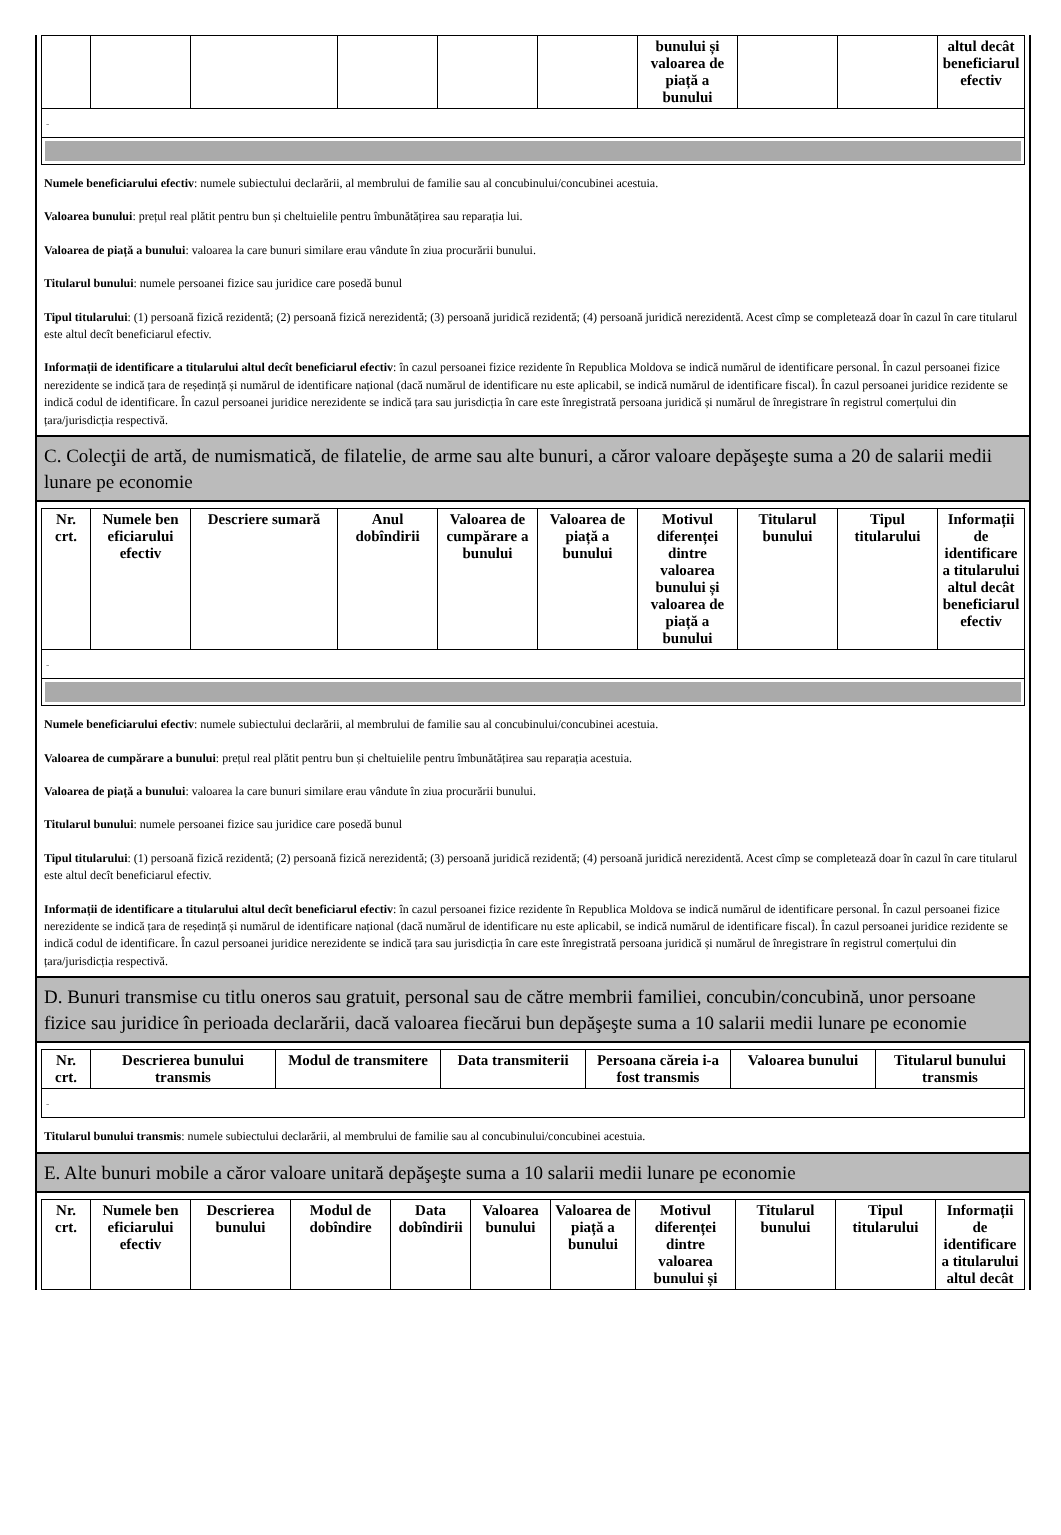| | | | | | | bunului și valoarea de piață a bunului | | | altul decât beneficiarul efectiv |
| --- | --- | --- | --- | --- | --- | --- | --- | --- | --- |
| - | | | | | | | | | |
Numele beneficiarului efectiv: numele subiectului declarării, al membrului de familie sau al concubinului/concubinei acestuia.
Valoarea bunului: prețul real plătit pentru bun și cheltuielile pentru îmbunătățirea sau reparația lui.
Valoarea de piață a bunului: valoarea la care bunuri similare erau vândute în ziua procurării bunului.
Titularul bunului: numele persoanei fizice sau juridice care posedă bunul
Tipul titularului: (1) persoană fizică rezidentă; (2) persoană fizică nerezidentă; (3) persoană juridică rezidentă; (4) persoană juridică nerezidentă. Acest cîmp se completează doar în cazul în care titularul este altul decît beneficiarul efectiv.
Informații de identificare a titularului altul decît beneficiarul efectiv: în cazul persoanei fizice rezidente în Republica Moldova se indică numărul de identificare personal. În cazul persoanei fizice nerezidente se indică țara de reședință și numărul de identificare național (dacă numărul de identificare nu este aplicabil, se indică numărul de identificare fiscal). În cazul persoanei juridice rezidente se indică codul de identificare. În cazul persoanei juridice nerezidente se indică țara sau jurisdicția în care este înregistrată persoana juridică și numărul de înregistrare în registrul comerțului din țara/jurisdicția respectivă.
C. Colecţii de artă, de numismatică, de filatelie, de arme sau alte bunuri, a căror valoare depăşeşte suma a 20 de salarii medii lunare pe economie
| Nr. crt. | Numele ben eficiarului efectiv | Descriere sumară | Anul dobîndirii | Valoarea de cumpărare a bunului | Valoarea de piață a bunului | Motivul diferenței dintre valoarea bunului și valoarea de piață a bunului | Titularul bunului | Tipul titularului | Informații de identificare a titularului altul decât beneficiarul efectiv |
| --- | --- | --- | --- | --- | --- | --- | --- | --- | --- |
| - | | | | | | | | | |
Numele beneficiarului efectiv: numele subiectului declarării, al membrului de familie sau al concubinului/concubinei acestuia.
Valoarea de cumpărare a bunului: prețul real plătit pentru bun și cheltuielile pentru îmbunătățirea sau reparația acestuia.
Valoarea de piață a bunului: valoarea la care bunuri similare erau vândute în ziua procurării bunului.
Titularul bunului: numele persoanei fizice sau juridice care posedă bunul
Tipul titularului: (1) persoană fizică rezidentă; (2) persoană fizică nerezidentă; (3) persoană juridică rezidentă; (4) persoană juridică nerezidentă. Acest cîmp se completează doar în cazul în care titularul este altul decît beneficiarul efectiv.
Informații de identificare a titularului altul decît beneficiarul efectiv: în cazul persoanei fizice rezidente în Republica Moldova se indică numărul de identificare personal. În cazul persoanei fizice nerezidente se indică țara de reședință și numărul de identificare național (dacă numărul de identificare nu este aplicabil, se indică numărul de identificare fiscal). În cazul persoanei juridice rezidente se indică codul de identificare. În cazul persoanei juridice nerezidente se indică țara sau jurisdicția în care este înregistrată persoana juridică și numărul de înregistrare în registrul comerțului din țara/jurisdicția respectivă.
D. Bunuri transmise cu titlu oneros sau gratuit, personal sau de către membrii familiei, concubin/concubină, unor persoane fizice sau juridice în perioada declarării, dacă valoarea fiecărui bun depăşeşte suma a 10 salarii medii lunare pe economie
| Nr. crt. | Descrierea bunului transmis | Modul de transmitere | Data transmiterii | Persoana căreia i-a fost transmis | Valoarea bunului | Titularul bunului transmis |
| --- | --- | --- | --- | --- | --- | --- |
| - | | | | | | |
Titularul bunului transmis: numele subiectului declarării, al membrului de familie sau al concubinului/concubinei acestuia.
E. Alte bunuri mobile a căror valoare unitară depăşeşte suma a 10 salarii medii lunare pe economie
| Nr. crt. | Numele ben eficiarului efectiv | Descrierea bunului | Modul de dobîndire | Data dobîndirii | Valoarea bunului | Valoarea de piață a bunului | Motivul diferenței dintre valoarea bunului și | Titularul bunului | Tipul titularului | Informații de identificare a titularului altul decât |
| --- | --- | --- | --- | --- | --- | --- | --- | --- | --- | --- |